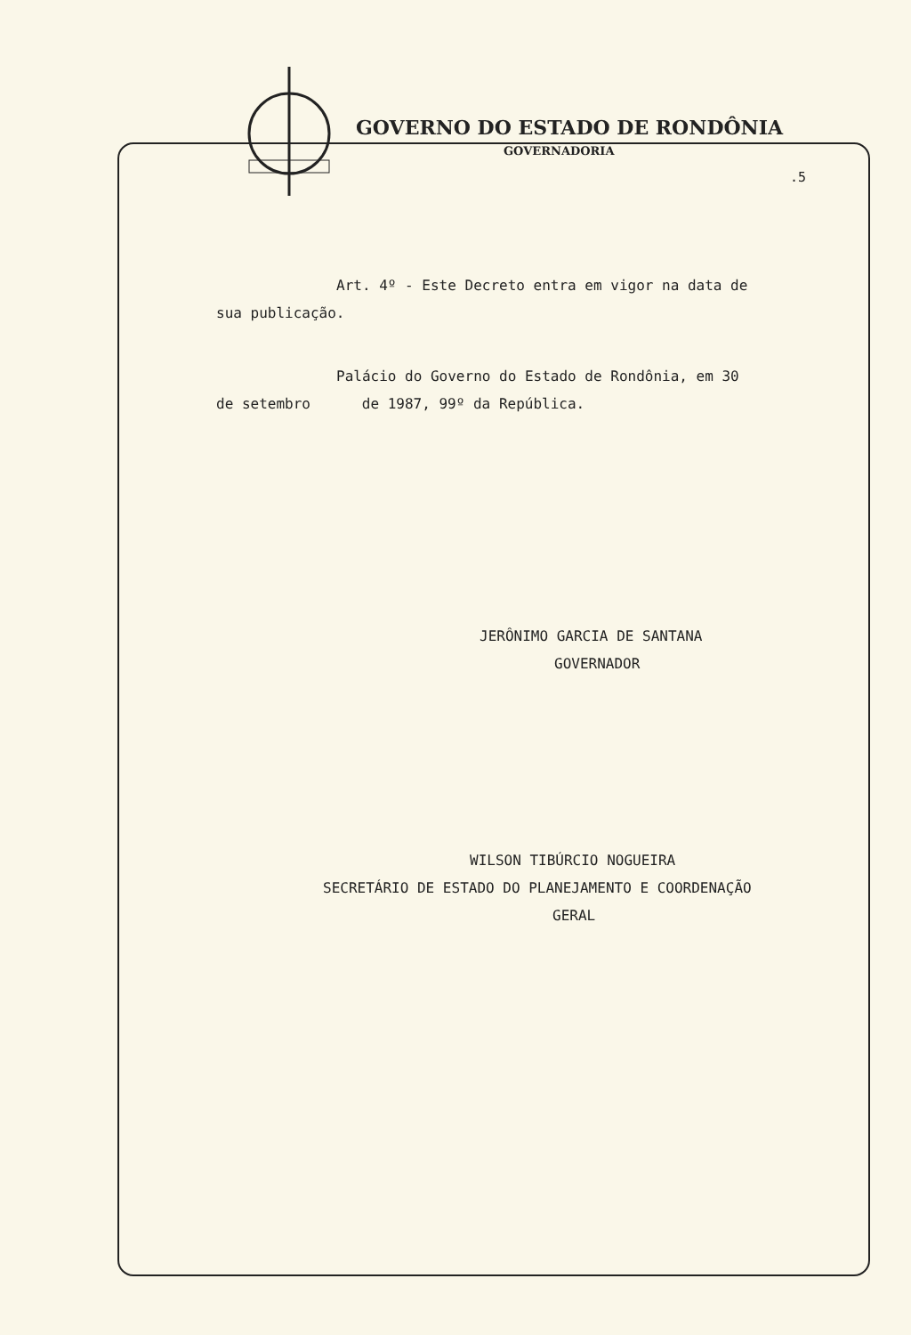GOVERNO DO ESTADO DE RONDÔNIA
GOVERNADORIA
.5
Art. 4º - Este Decreto entra em vigor na data de
sua publicação.
Palácio do Governo do Estado de Rondônia, em 30
de setembro de 1987, 99º da República.
JERÔNIMO GARCIA DE SANTANA
GOVERNADOR
WILSON TIBÚRCIO NOGUEIRA
SECRETÁRIO DE ESTADO DO PLANEJAMENTO E COORDENAÇÃO
GERAL